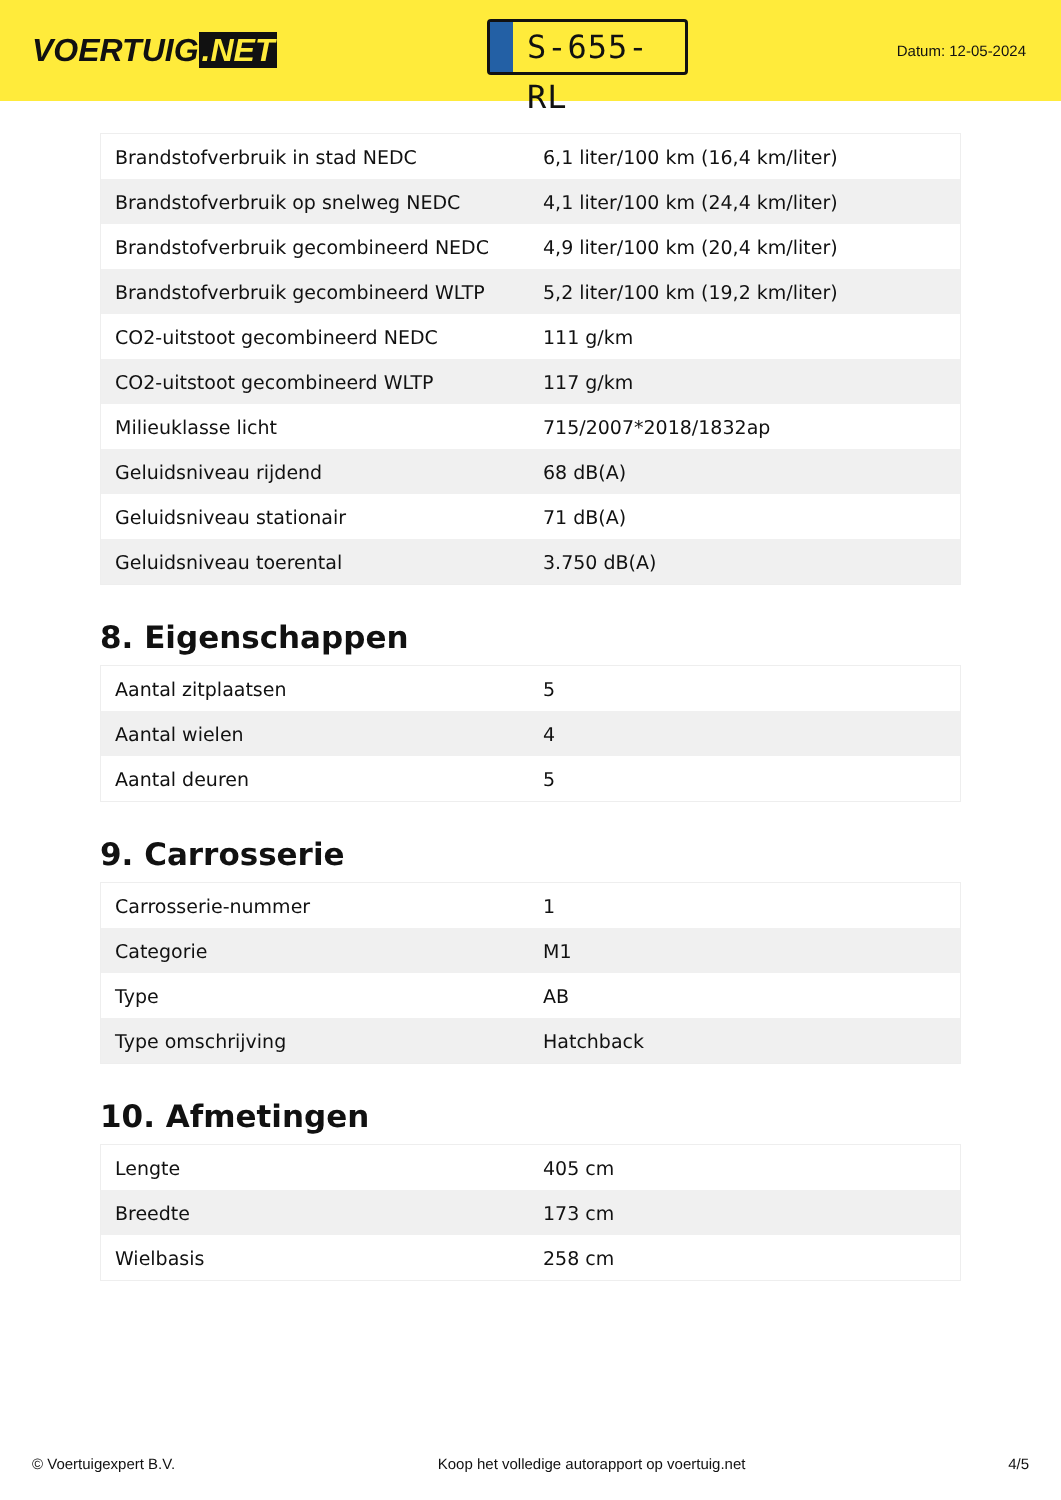VOERTUIG.NET
S-655-RL
Datum: 12-05-2024
| Brandstofverbruik in stad NEDC | 6,1 liter/100 km (16,4 km/liter) |
| Brandstofverbruik op snelweg NEDC | 4,1 liter/100 km (24,4 km/liter) |
| Brandstofverbruik gecombineerd NEDC | 4,9 liter/100 km (20,4 km/liter) |
| Brandstofverbruik gecombineerd WLTP | 5,2 liter/100 km (19,2 km/liter) |
| CO2-uitstoot gecombineerd NEDC | 111 g/km |
| CO2-uitstoot gecombineerd WLTP | 117 g/km |
| Milieuklasse licht | 715/2007*2018/1832ap |
| Geluidsniveau rijdend | 68 dB(A) |
| Geluidsniveau stationair | 71 dB(A) |
| Geluidsniveau toerental | 3.750 dB(A) |
8. Eigenschappen
| Aantal zitplaatsen | 5 |
| Aantal wielen | 4 |
| Aantal deuren | 5 |
9. Carrosserie
| Carrosserie-nummer | 1 |
| Categorie | M1 |
| Type | AB |
| Type omschrijving | Hatchback |
10. Afmetingen
| Lengte | 405 cm |
| Breedte | 173 cm |
| Wielbasis | 258 cm |
© Voertuigexpert B.V. Koop het volledige autorapport op voertuig.net 4/5